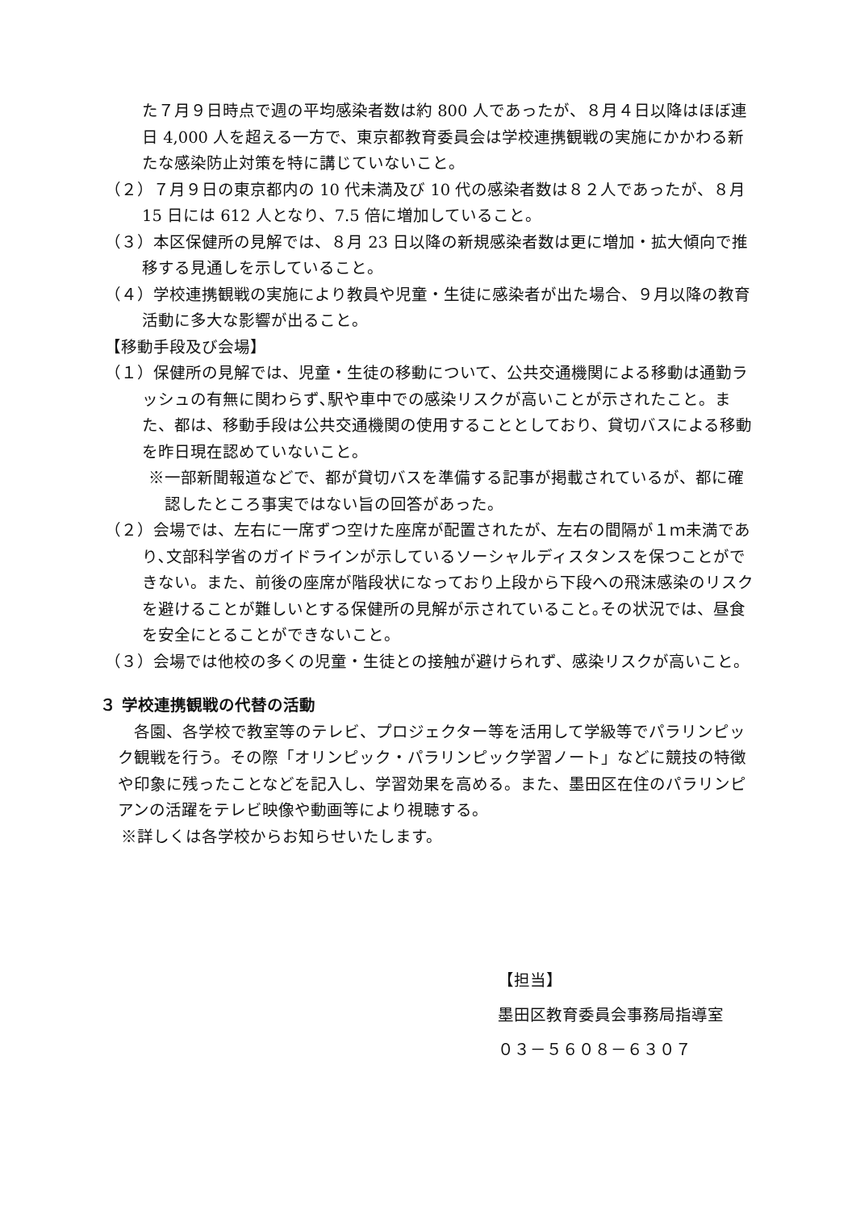た７月９日時点で週の平均感染者数は約 800 人であったが、８月４日以降はほぼ連日 4,000 人を超える一方で、東京都教育委員会は学校連携観戦の実施にかかわる新たな感染防止対策を特に講じていないこと。
（２）７月９日の東京都内の 10 代未満及び 10 代の感染者数は８２人であったが、８月 15 日には 612 人となり、7.5 倍に増加していること。
（３）本区保健所の見解では、８月 23 日以降の新規感染者数は更に増加・拡大傾向で推移する見通しを示していること。
（４）学校連携観戦の実施により教員や児童・生徒に感染者が出た場合、９月以降の教育活動に多大な影響が出ること。
【移動手段及び会場】
（１）保健所の見解では、児童・生徒の移動について、公共交通機関による移動は通勤ラッシュの有無に関わらず､駅や車中での感染リスクが高いことが示されたこと。また、都は、移動手段は公共交通機関の使用することとしており、貸切バスによる移動を昨日現在認めていないこと。
※一部新聞報道などで、都が貸切バスを準備する記事が掲載されているが、都に確認したところ事実ではない旨の回答があった。
（２）会場では、左右に一席ずつ空けた座席が配置されたが、左右の間隔が１ｍ未満であり､文部科学省のガイドラインが示しているソーシャルディスタンスを保つことができない。また、前後の座席が階段状になっており上段から下段への飛沫感染のリスクを避けることが難しいとする保健所の見解が示されていること｡その状況では、昼食を安全にとることができないこと。
（３）会場では他校の多くの児童・生徒との接触が避けられず、感染リスクが高いこと。
３ 学校連携観戦の代替の活動
各園、各学校で教室等のテレビ、プロジェクター等を活用して学級等でパラリンピック観戦を行う。その際「オリンピック・パラリンピック学習ノート」などに競技の特徴や印象に残ったことなどを記入し、学習効果を高める。また、墨田区在住のパラリンピアンの活躍をテレビ映像や動画等により視聴する。
※詳しくは各学校からお知らせいたします。
【担当】
墨田区教育委員会事務局指導室
０３－５６０８－６３０７